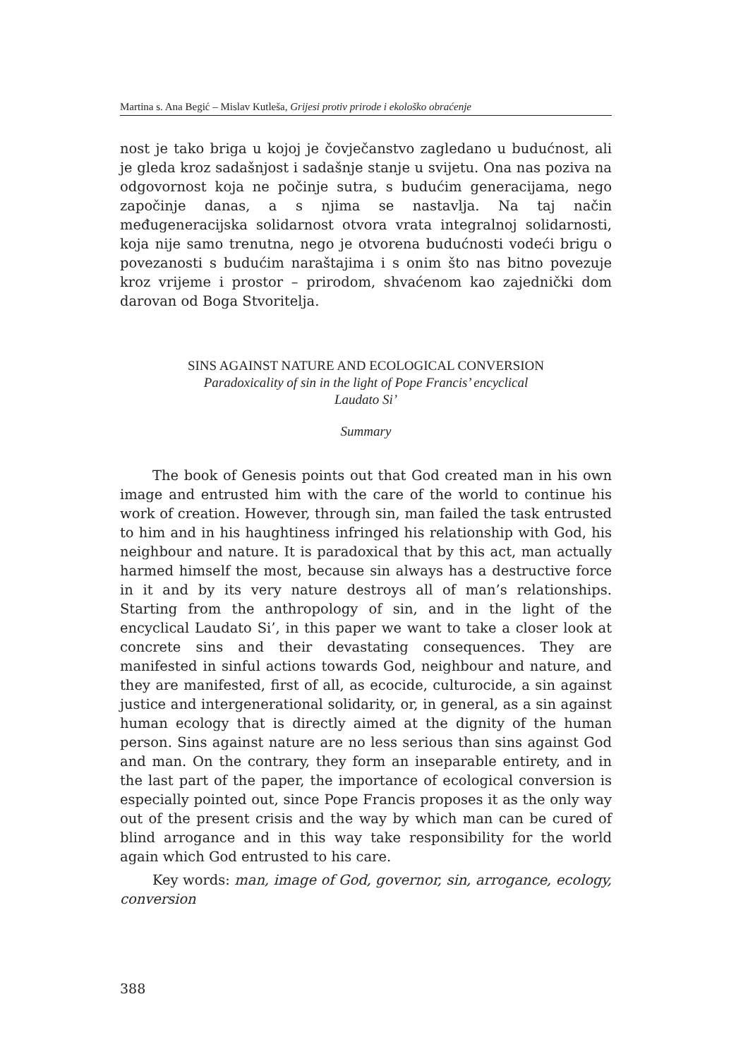Martina s. Ana Begić – Mislav Kutleša, Grijesi protiv prirode i ekološko obraćenje
nost je tako briga u kojoj je čovječanstvo zagledano u budućnost, ali je gleda kroz sadašnjost i sadašnje stanje u svijetu. Ona nas poziva na odgovornost koja ne počinje sutra, s budućim generacijama, nego započinje danas, a s njima se nastavlja. Na taj način međugeneracijska solidarnost otvora vrata integralnoj solidarnosti, koja nije samo trenutna, nego je otvorena budućnosti vodeći brigu o povezanosti s budućim naraštajima i s onim što nas bitno povezuje kroz vrijeme i prostor – prirodom, shvaćenom kao zajednički dom darovan od Boga Stvoritelja.
SINS AGAINST NATURE AND ECOLOGICAL CONVERSION
Paradoxicality of sin in the light of Pope Francis’ encyclical
Laudato Si’
Summary
The book of Genesis points out that God created man in his own image and entrusted him with the care of the world to continue his work of creation. However, through sin, man failed the task entrusted to him and in his haughtiness infringed his relationship with God, his neighbour and nature. It is paradoxical that by this act, man actually harmed himself the most, because sin always has a destructive force in it and by its very nature destroys all of man’s relationships. Starting from the anthropology of sin, and in the light of the encyclical Laudato Si’, in this paper we want to take a closer look at concrete sins and their devastating consequences. They are manifested in sinful actions towards God, neighbour and nature, and they are manifested, first of all, as ecocide, culturocide, a sin against justice and intergenerational solidarity, or, in general, as a sin against human ecology that is directly aimed at the dignity of the human person. Sins against nature are no less serious than sins against God and man. On the contrary, they form an inseparable entirety, and in the last part of the paper, the importance of ecological conversion is especially pointed out, since Pope Francis proposes it as the only way out of the present crisis and the way by which man can be cured of blind arrogance and in this way take responsibility for the world again which God entrusted to his care.
Key words: man, image of God, governor, sin, arrogance, ecology, conversion
388